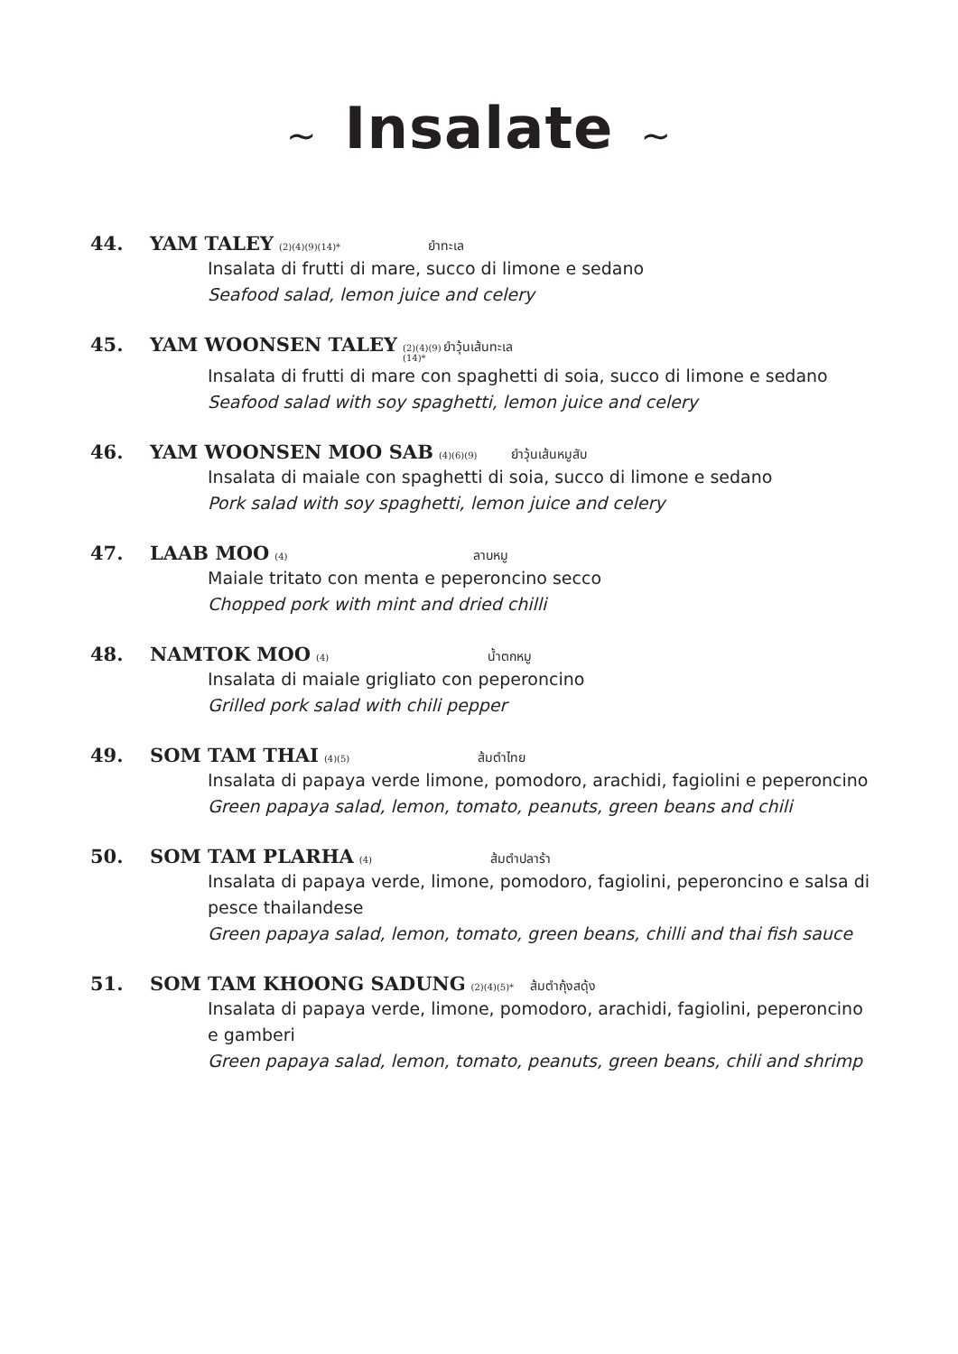~ Insalate ~
44. YAM TALEY (2)(4)(9)(14)* ยำทะเล
Insalata di frutti di mare, succo di limone e sedano
Seafood salad, lemon juice and celery
45. YAM WOONSEN TALEY (2)(4)(9)(14)* ยำวุ้นเส้นทะเล
Insalata di frutti di mare con spaghetti di soia, succo di limone e sedano
Seafood salad with soy spaghetti, lemon juice and celery
46. YAM WOONSEN MOO SAB (4)(6)(9) ยำวุ้นเส้นหมูสับ
Insalata di maiale con spaghetti di soia, succo di limone e sedano
Pork salad with soy spaghetti, lemon juice and celery
47. LAAB MOO (4) ลาบหมู
Maiale tritato con menta e peperoncino secco
Chopped pork with mint and dried chilli
48. NAMTOK MOO (4) น้ำตกหมู
Insalata di maiale grigliato con peperoncino
Grilled pork salad with chili pepper
49. SOM TAM THAI (4)(5) ส้มตำไทย
Insalata di papaya verde limone, pomodoro, arachidi, fagiolini e peperoncino
Green papaya salad, lemon, tomato, peanuts, green beans and chili
50. SOM TAM PLARHA (4) ส้มตำปลาร้า
Insalata di papaya verde, limone, pomodoro, fagiolini, peperoncino e salsa di
pesce thailandese
Green papaya salad, lemon, tomato, green beans, chilli and thai fish sauce
51. SOM TAM KHOONG SADUNG (2)(4)(5)* ส้มตำกุ้งสดุ้ง
Insalata di papaya verde, limone, pomodoro, arachidi, fagiolini, peperoncino
e gamberi
Green papaya salad, lemon, tomato, peanuts, green beans, chili and shrimp